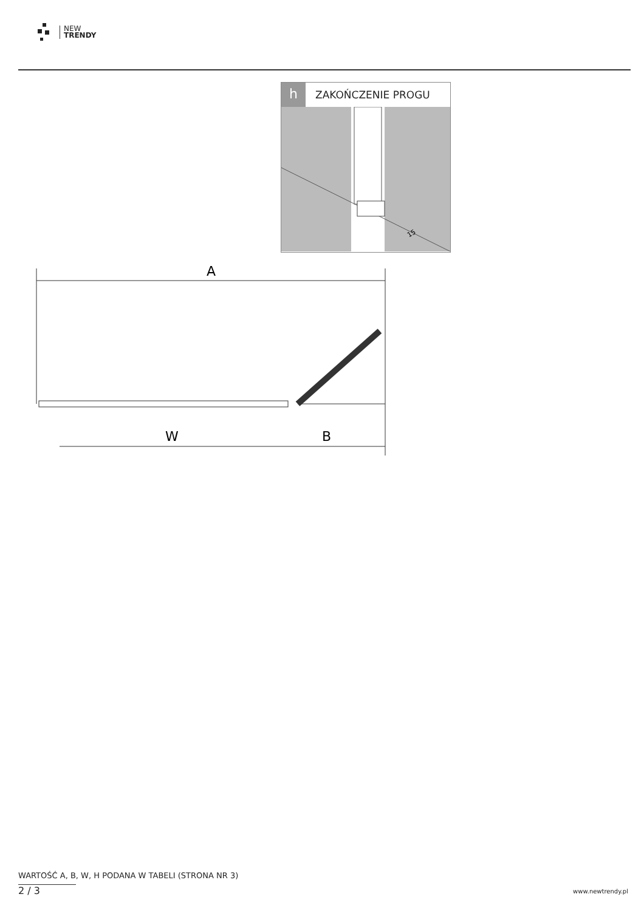NEW
TRENDY
h
ZAKOŃCZENIE PROGU
15
A
W
B
WARTOŚĆ A, B, W, H PODANA W TABELI (STRONA NR 3)
2 / 3 www.newtrendy.pl